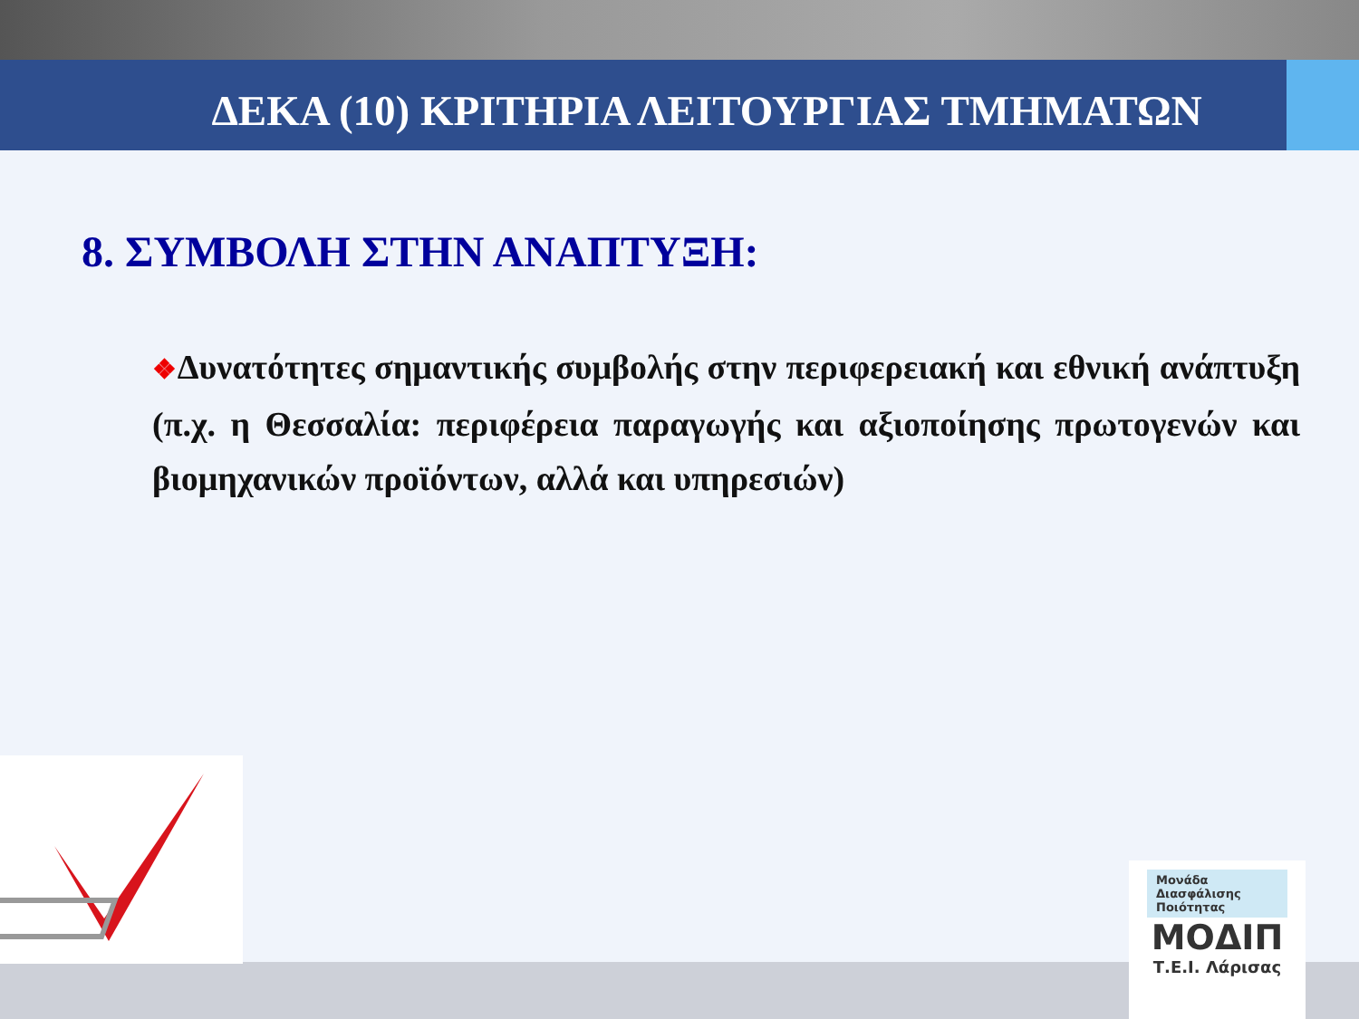ΔΕΚΑ (10) ΚΡΙΤΗΡΙΑ ΛΕΙΤΟΥΡΓΙΑΣ ΤΜΗΜΑΤΩΝ
8. ΣΥΜΒΟΛΗ ΣΤΗΝ ΑΝΑΠΤΥΞΗ:
❖Δυνατότητες σημαντικής συμβολής στην περιφερειακή και εθνική ανάπτυξη (π.χ. η Θεσσαλία: περιφέρεια παραγωγής και αξιοποίησης πρωτογενών και βιομηχανικών προϊόντων, αλλά και υπηρεσιών)
Μονάδα
Διασφάλισης
Ποιότητας
ΜΟΔΙΠ
Τ.Ε.Ι. Λάρισας